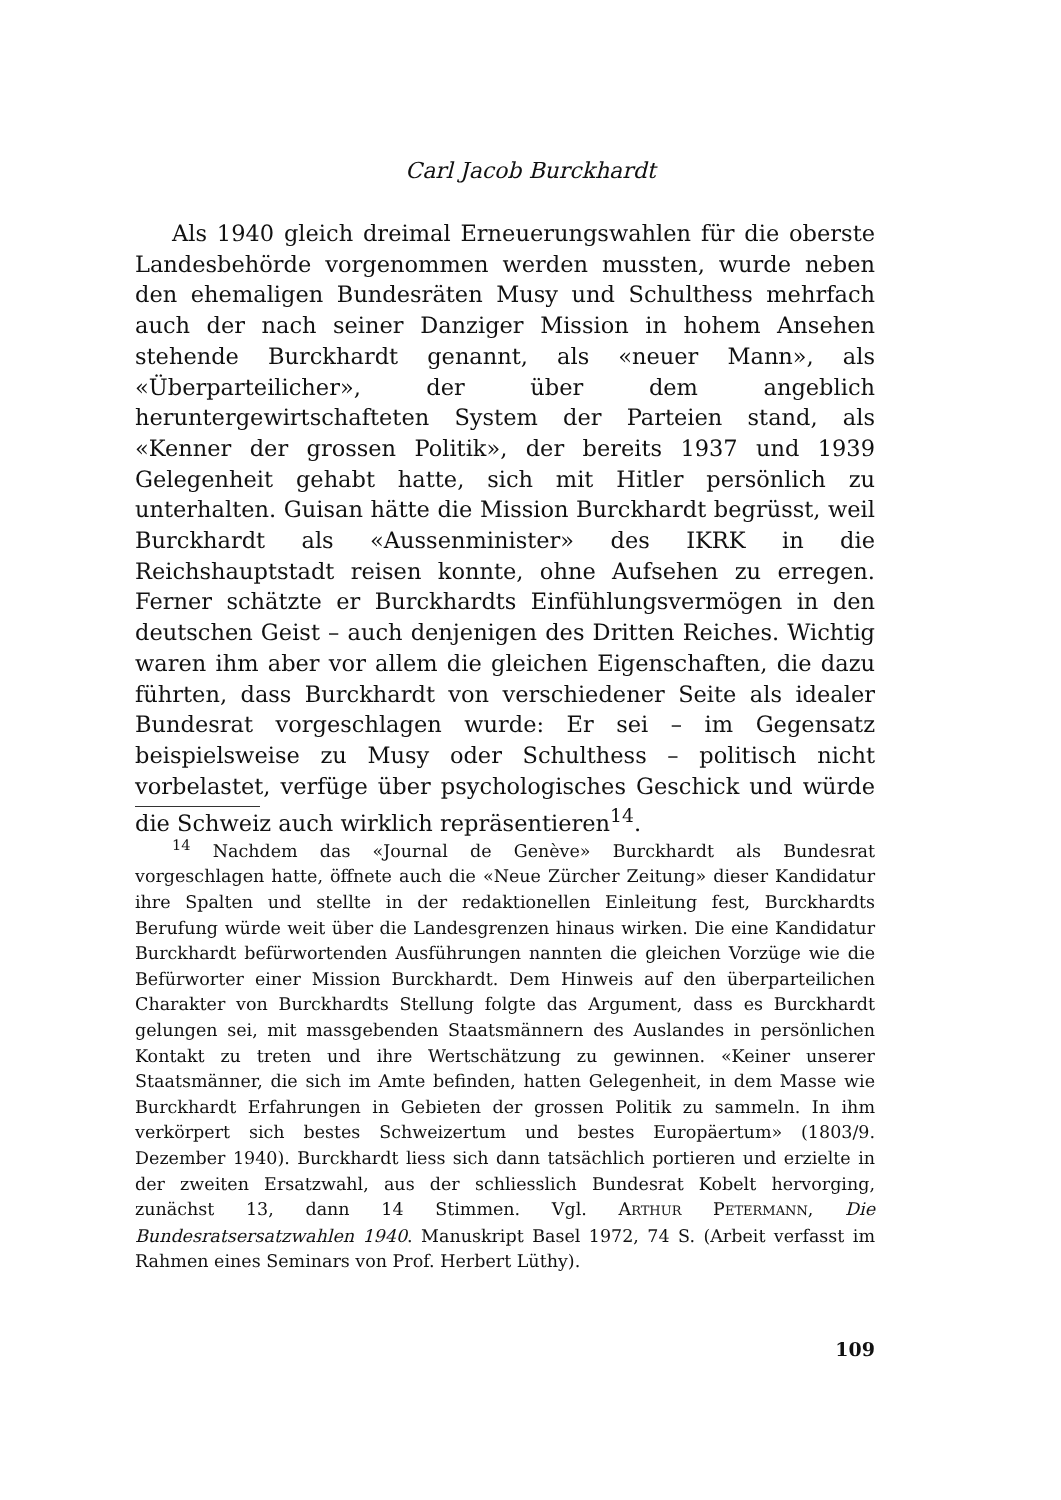Carl Jacob Burckhardt
Als 1940 gleich dreimal Erneuerungswahlen für die oberste Landesbehörde vorgenommen werden mussten, wurde neben den ehemaligen Bundesräten Musy und Schulthess mehrfach auch der nach seiner Danziger Mission in hohem Ansehen stehende Burckhardt genannt, als «neuer Mann», als «Überparteilicher», der über dem angeblich heruntergewirtschafteten System der Parteien stand, als «Kenner der grossen Politik», der bereits 1937 und 1939 Gelegenheit gehabt hatte, sich mit Hitler persönlich zu unterhalten. Guisan hätte die Mission Burckhardt begrüsst, weil Burckhardt als «Aussenminister» des IKRK in die Reichshauptstadt reisen konnte, ohne Aufsehen zu erregen. Ferner schätzte er Burckhardts Einfühlungsvermögen in den deutschen Geist – auch denjenigen des Dritten Reiches. Wichtig waren ihm aber vor allem die gleichen Eigenschaften, die dazu führten, dass Burckhardt von verschiedener Seite als idealer Bundesrat vorgeschlagen wurde: Er sei – im Gegensatz beispielsweise zu Musy oder Schulthess – politisch nicht vorbelastet, verfüge über psychologisches Geschick und würde die Schweiz auch wirklich repräsentieren<sup>14</sup>.
<sup>14</sup> Nachdem das «Journal de Genève» Burckhardt als Bundesrat vorgeschlagen hatte, öffnete auch die «Neue Zürcher Zeitung» dieser Kandidatur ihre Spalten und stellte in der redaktionellen Einleitung fest, Burckhardts Berufung würde weit über die Landesgrenzen hinaus wirken. Die eine Kandidatur Burckhardt befürwortenden Ausführungen nannten die gleichen Vorzüge wie die Befürworter einer Mission Burckhardt. Dem Hinweis auf den überparteilichen Charakter von Burckhardts Stellung folgte das Argument, dass es Burckhardt gelungen sei, mit massgebenden Staatsmännern des Auslandes in persönlichen Kontakt zu treten und ihre Wertschätzung zu gewinnen. «Keiner unserer Staatsmänner, die sich im Amte befinden, hatten Gelegenheit, in dem Masse wie Burckhardt Erfahrungen in Gebieten der grossen Politik zu sammeln. In ihm verkörpert sich bestes Schweizertum und bestes Europäertum» (1803/9. Dezember 1940). Burckhardt liess sich dann tatsächlich portieren und erzielte in der zweiten Ersatzwahl, aus der schliesslich Bundesrat Kobelt hervorging, zunächst 13, dann 14 Stimmen. Vgl. ARTHUR PETERMANN, Die Bundesratsersatzwahlen 1940. Manuskript Basel 1972, 74 S. (Arbeit verfasst im Rahmen eines Seminars von Prof. Herbert Lüthy).
109